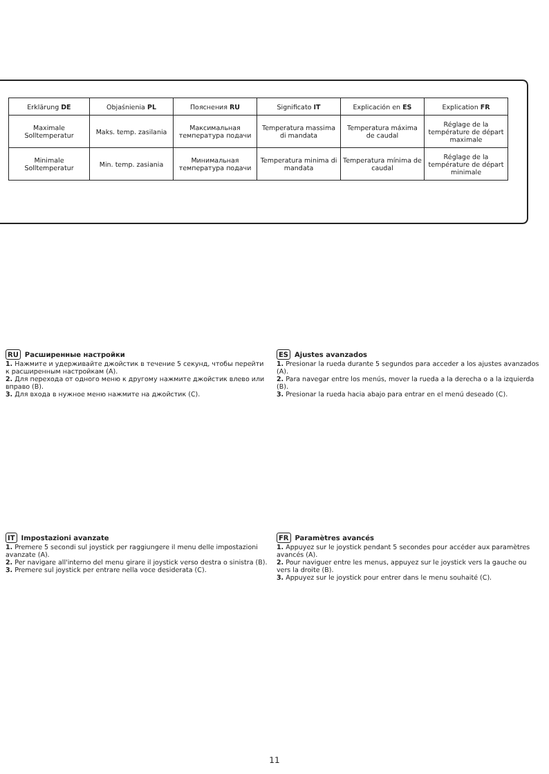| Erklärung DE | Objaśnienia PL | Пояснения RU | Significato IT | Explicación en ES | Explication FR |
| --- | --- | --- | --- | --- | --- |
| Maximale Solltemperatur | Maks. temp. zasilania | Максимальная температура подачи | Temperatura massima di mandata | Temperatura máxima de caudal | Réglage de la température de départ maximale |
| Minimale Solltemperatur | Min. temp. zasiania | Минимальная температура подачи | Temperatura minima di mandata | Temperatura mínima de caudal | Réglage de la température de départ minimale |
RU Расширенные настройки
1. Нажмите и удерживайте джойстик в течение 5 секунд, чтобы перейти к расширенным настройкам (A).
2. Для перехода от одного меню к другому нажмите джойстик влево или вправо (B).
3. Для входа в нужное меню нажмите на джойстик (C).
ES Ajustes avanzados
1. Presionar la rueda durante 5 segundos para acceder a los ajustes avanzados (A).
2. Para navegar entre los menús, mover la rueda a la derecha o a la izquierda (B).
3. Presionar la rueda hacia abajo para entrar en el menú deseado (C).
IT Impostazioni avanzate
1. Premere 5 secondi sul joystick per raggiungere il menu delle impostazioni avanzate (A).
2. Per navigare all'interno del menu girare il joystick verso destra o sinistra (B).
3. Premere sul joystick per entrare nella voce desiderata (C).
FR Paramètres avancés
1. Appuyez sur le joystick pendant 5 secondes pour accéder aux paramètres avancés (A).
2. Pour naviguer entre les menus, appuyez sur le joystick vers la gauche ou vers la droite (B).
3. Appuyez sur le joystick pour entrer dans le menu souhaité (C).
11